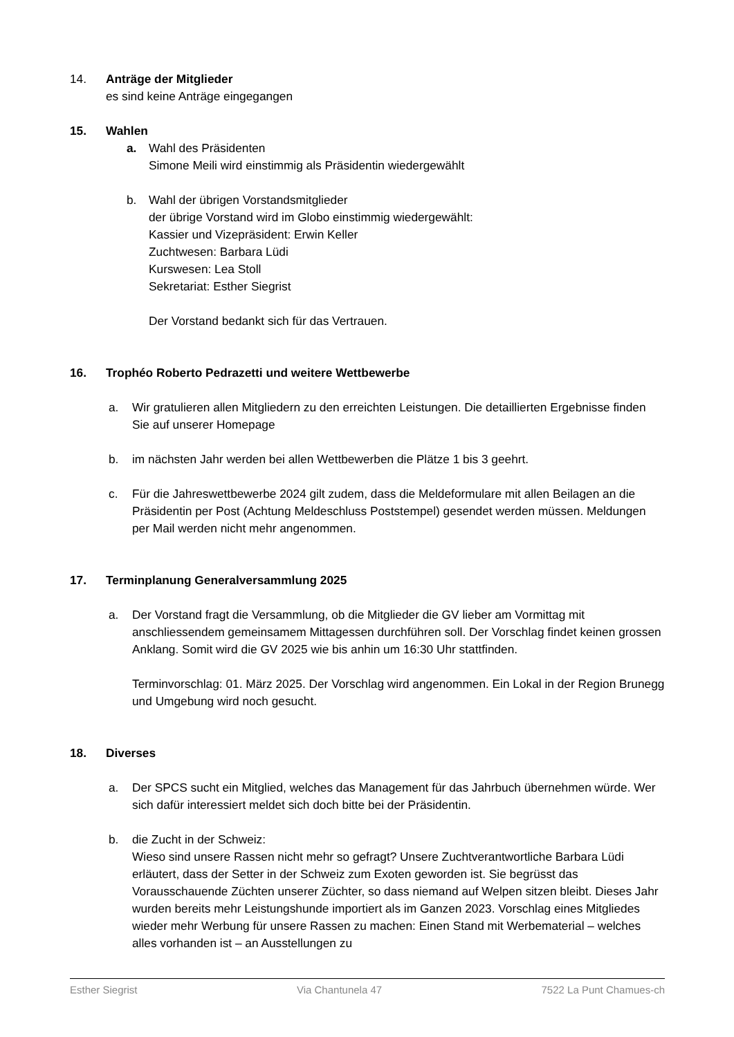14. Anträge der Mitglieder
es sind keine Anträge eingegangen
15. Wahlen
a. Wahl des Präsidenten
Simone Meili wird einstimmig als Präsidentin wiedergewählt
b. Wahl der übrigen Vorstandsmitglieder
der übrige Vorstand wird im Globo einstimmig wiedergewählt:
Kassier und Vizepräsident: Erwin Keller
Zuchtwesen: Barbara Lüdi
Kurswesen: Lea Stoll
Sekretariat: Esther Siegrist
Der Vorstand bedankt sich für das Vertrauen.
16. Trophéo Roberto Pedrazetti und weitere Wettbewerbe
a. Wir gratulieren allen Mitgliedern zu den erreichten Leistungen. Die detaillierten Ergebnisse finden Sie auf unserer Homepage
b. im nächsten Jahr werden bei allen Wettbewerben die Plätze 1 bis 3 geehrt.
c. Für die Jahreswettbewerbe 2024 gilt zudem, dass die Meldeformulare mit allen Beilagen an die Präsidentin per Post (Achtung Meldeschluss Poststempel) gesendet werden müssen. Meldungen per Mail werden nicht mehr angenommen.
17. Terminplanung Generalversammlung 2025
a. Der Vorstand fragt die Versammlung, ob die Mitglieder die GV lieber am Vormittag mit anschliessendem gemeinsamem Mittagessen durchführen soll. Der Vorschlag findet keinen grossen Anklang. Somit wird die GV 2025 wie bis anhin um 16:30 Uhr stattfinden.
Terminvorschlag: 01. März 2025. Der Vorschlag wird angenommen. Ein Lokal in der Region Brunegg und Umgebung wird noch gesucht.
18. Diverses
a. Der SPCS sucht ein Mitglied, welches das Management für das Jahrbuch übernehmen würde. Wer sich dafür interessiert meldet sich doch bitte bei der Präsidentin.
b. die Zucht in der Schweiz:
Wieso sind unsere Rassen nicht mehr so gefragt? Unsere Zuchtverantwortliche Barbara Lüdi erläutert, dass der Setter in der Schweiz zum Exoten geworden ist. Sie begrüsst das Vorausschauende Züchten unserer Züchter, so dass niemand auf Welpen sitzen bleibt. Dieses Jahr wurden bereits mehr Leistungshunde importiert als im Ganzen 2023. Vorschlag eines Mitgliedes wieder mehr Werbung für unsere Rassen zu machen: Einen Stand mit Werbematerial – welches alles vorhanden ist – an Ausstellungen zu
Esther Siegrist Via Chantunela 47 7522 La Punt Chamues-ch